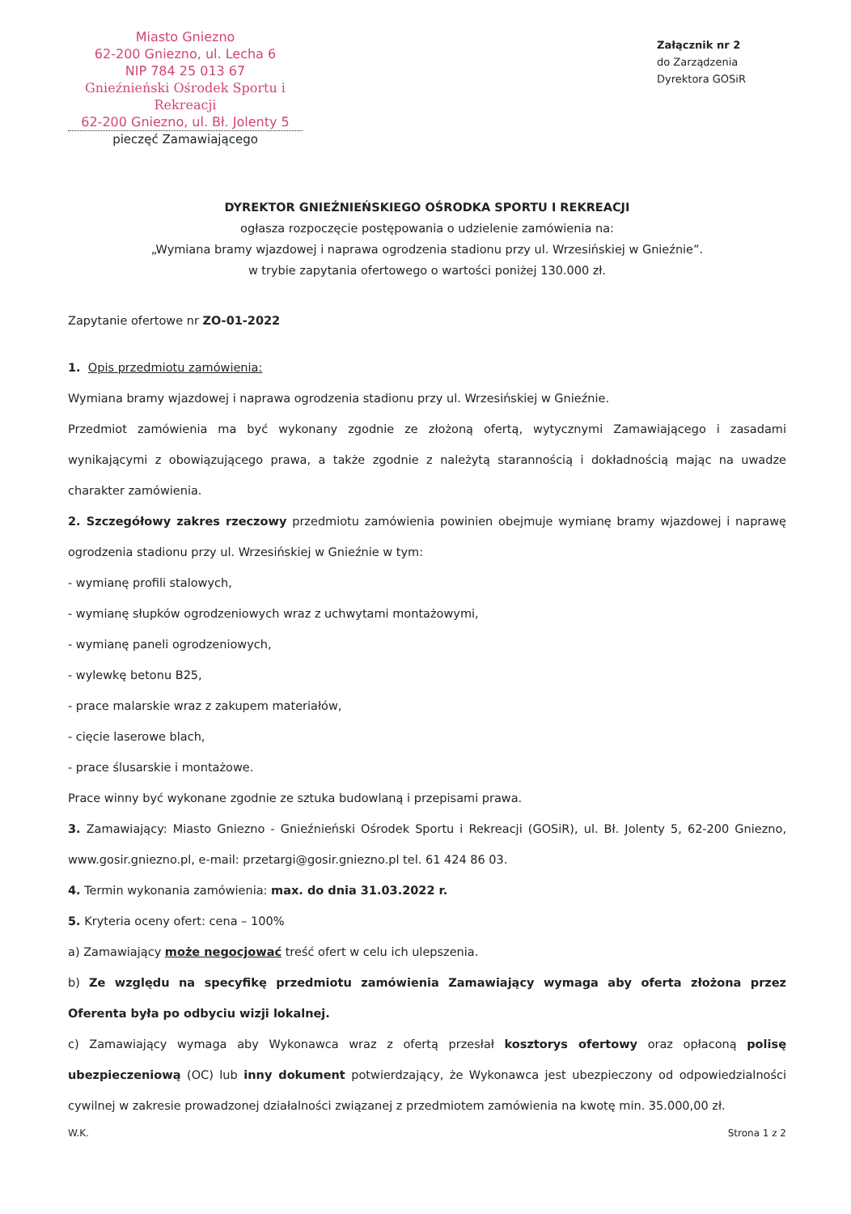Miasto Gniezno
62-200 Gniezno, ul. Lecha 6
NIP 784 25 013 67
Gnieźnieński Ośrodek Sportu i Rekreacji
62-200 Gniezno, ul. Bł. Jolenty 5
pieczęć Zamawiającego
Załącznik nr 2
do Zarządzenia
Dyrektora GOSiR
DYREKTOR GNIEŹNIEŃSKIEGO OŚRODKA SPORTU I REKREACJI
ogłasza rozpoczęcie postępowania o udzielenie zamówienia na:
„Wymiana bramy wjazdowej i naprawa ogrodzenia stadionu przy ul. Wrzesińskiej w Gnieźnie”.
w trybie zapytania ofertowego o wartości poniżej 130.000 zł.
Zapytanie ofertowe nr ZO-01-2022
1. Opis przedmiotu zamówienia:
Wymiana bramy wjazdowej i naprawa ogrodzenia stadionu przy ul. Wrzesińskiej w Gnieźnie.
Przedmiot zamówienia ma być wykonany zgodnie ze złożoną ofertą, wytycznymi Zamawiającego i zasadami wynikającymi z obowiązującego prawa, a także zgodnie z należytą starannością i dokładnością mając na uwadze charakter zamówienia.
2. Szczegółowy zakres rzeczowy przedmiotu zamówienia powinien obejmuje wymianę bramy wjazdowej i naprawę ogrodzenia stadionu przy ul. Wrzesińskiej w Gnieźnie w tym:
- wymianę profili stalowych,
- wymianę słupków ogrodzeniowych wraz z uchwytami montażowymi,
- wymianę paneli ogrodzeniowych,
- wylewkę betonu B25,
- prace malarskie wraz z zakupem materiałów,
- cięcie laserowe blach,
- prace ślusarskie i montażowe.
Prace winny być wykonane zgodnie ze sztuka budowlaną i przepisami prawa.
3. Zamawiający: Miasto Gniezno - Gnieźnieński Ośrodek Sportu i Rekreacji (GOSiR), ul. Bł. Jolenty 5, 62-200 Gniezno, www.gosir.gniezno.pl, e-mail: przetargi@gosir.gniezno.pl tel. 61 424 86 03.
4. Termin wykonania zamówienia: max. do dnia 31.03.2022 r.
5. Kryteria oceny ofert: cena – 100%
a) Zamawiający może negocjować treść ofert w celu ich ulepszenia.
b) Ze względu na specyfikę przedmiotu zamówienia Zamawiający wymaga aby oferta złożona przez Oferenta była po odbyciu wizji lokalnej.
c) Zamawiający wymaga aby Wykonawca wraz z ofertą przesłał kosztorys ofertowy oraz opłaconą polisę ubezpieczeniową (OC) lub inny dokument potwierdzający, że Wykonawca jest ubezpieczony od odpowiedzialności cywilnej w zakresie prowadzonej działalności związanej z przedmiotem zamówienia na kwotę min. 35.000,00 zł.
W.K. Strona 1 z 2